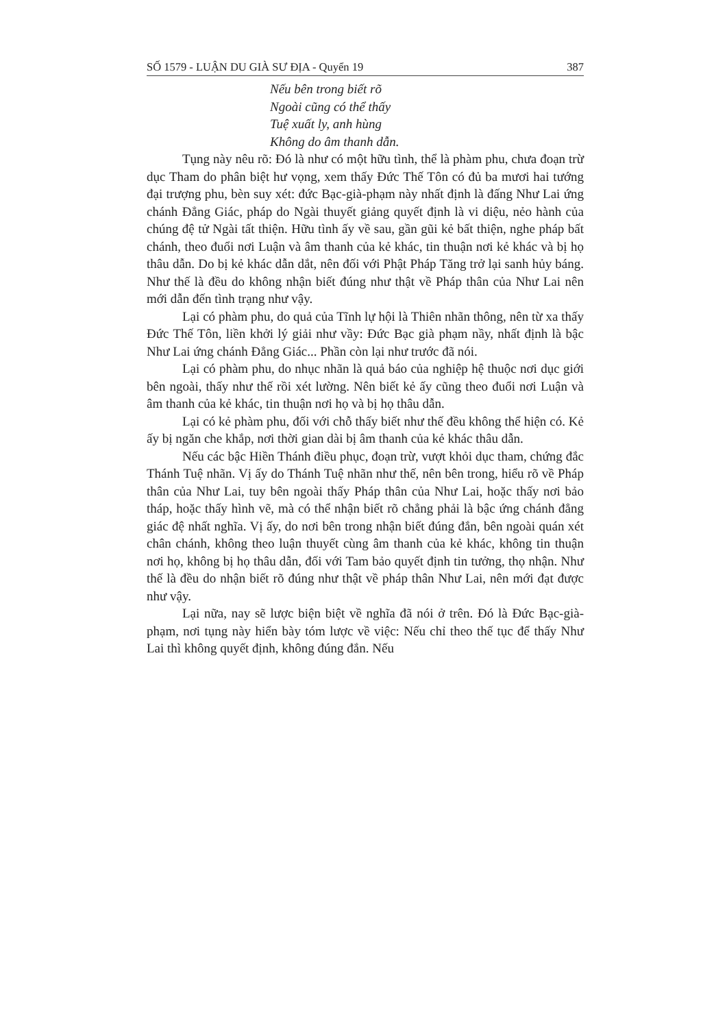SỐ 1579 - LUẬN DU GIÀ SƯ ĐỊA - Quyển 19 387
Nếu bên trong biết rõ
Ngoài cũng có thể thấy
Tuệ xuất ly, anh hùng
Không do âm thanh dẫn.
Tụng này nêu rõ: Đó là như có một hữu tình, thể là phàm phu, chưa đoạn trừ dục Tham do phân biệt hư vọng, xem thấy Đức Thế Tôn có đủ ba mươi hai tướng đại trượng phu, bèn suy xét: đức Bạc-già-phạm này nhất định là đấng Như Lai ứng chánh Đẳng Giác, pháp do Ngài thuyết giảng quyết định là vi diệu, nẻo hành của chúng đệ tử Ngài tất thiện. Hữu tình ấy về sau, gần gũi kẻ bất thiện, nghe pháp bất chánh, theo đuổi nơi Luận và âm thanh của kẻ khác, tin thuận nơi kẻ khác và bị họ thâu dẫn. Do bị kẻ khác dẫn dắt, nên đối với Phật Pháp Tăng trở lại sanh hủy báng. Như thế là đều do không nhận biết đúng như thật về Pháp thân của Như Lai nên mới dẫn đến tình trạng như vậy.
Lại có phàm phu, do quả của Tĩnh lự hội là Thiên nhãn thông, nên từ xa thấy Đức Thế Tôn, liền khởi lý giải như vầy: Đức Bạc già phạm nầy, nhất định là bậc Như Lai ứng chánh Đẳng Giác... Phần còn lại như trước đã nói.
Lại có phàm phu, do nhục nhãn là quả báo của nghiệp hệ thuộc nơi dục giới bên ngoài, thấy như thế rồi xét lường. Nên biết kẻ ấy cũng theo đuổi nơi Luận và âm thanh của kẻ khác, tin thuận nơi họ và bị họ thâu dẫn.
Lại có kẻ phàm phu, đối với chỗ thấy biết như thế đều không thể hiện có. Kẻ ấy bị ngăn che khắp, nơi thời gian dài bị âm thanh của kẻ khác thâu dẫn.
Nếu các bậc Hiền Thánh điều phục, đoạn trừ, vượt khỏi dục tham, chứng đắc Thánh Tuệ nhãn. Vị ấy do Thánh Tuệ nhãn như thế, nên bên trong, hiểu rõ về Pháp thân của Như Lai, tuy bên ngoài thấy Pháp thân của Như Lai, hoặc thấy nơi bảo tháp, hoặc thấy hình vẽ, mà có thể nhận biết rõ chẳng phải là bậc ứng chánh đẳng giác đệ nhất nghĩa. Vị ấy, do nơi bên trong nhận biết đúng đắn, bên ngoài quán xét chân chánh, không theo luận thuyết cùng âm thanh của kẻ khác, không tin thuận nơi họ, không bị họ thâu dẫn, đối với Tam bảo quyết định tin tưởng, thọ nhận. Như thế là đều do nhận biết rõ đúng như thật về pháp thân Như Lai, nên mới đạt được như vậy.
Lại nữa, nay sẽ lược biện biệt về nghĩa đã nói ở trên. Đó là Đức Bạc-già-phạm, nơi tụng này hiển bày tóm lược về việc: Nếu chỉ theo thế tục để thấy Như Lai thì không quyết định, không đúng đắn. Nếu